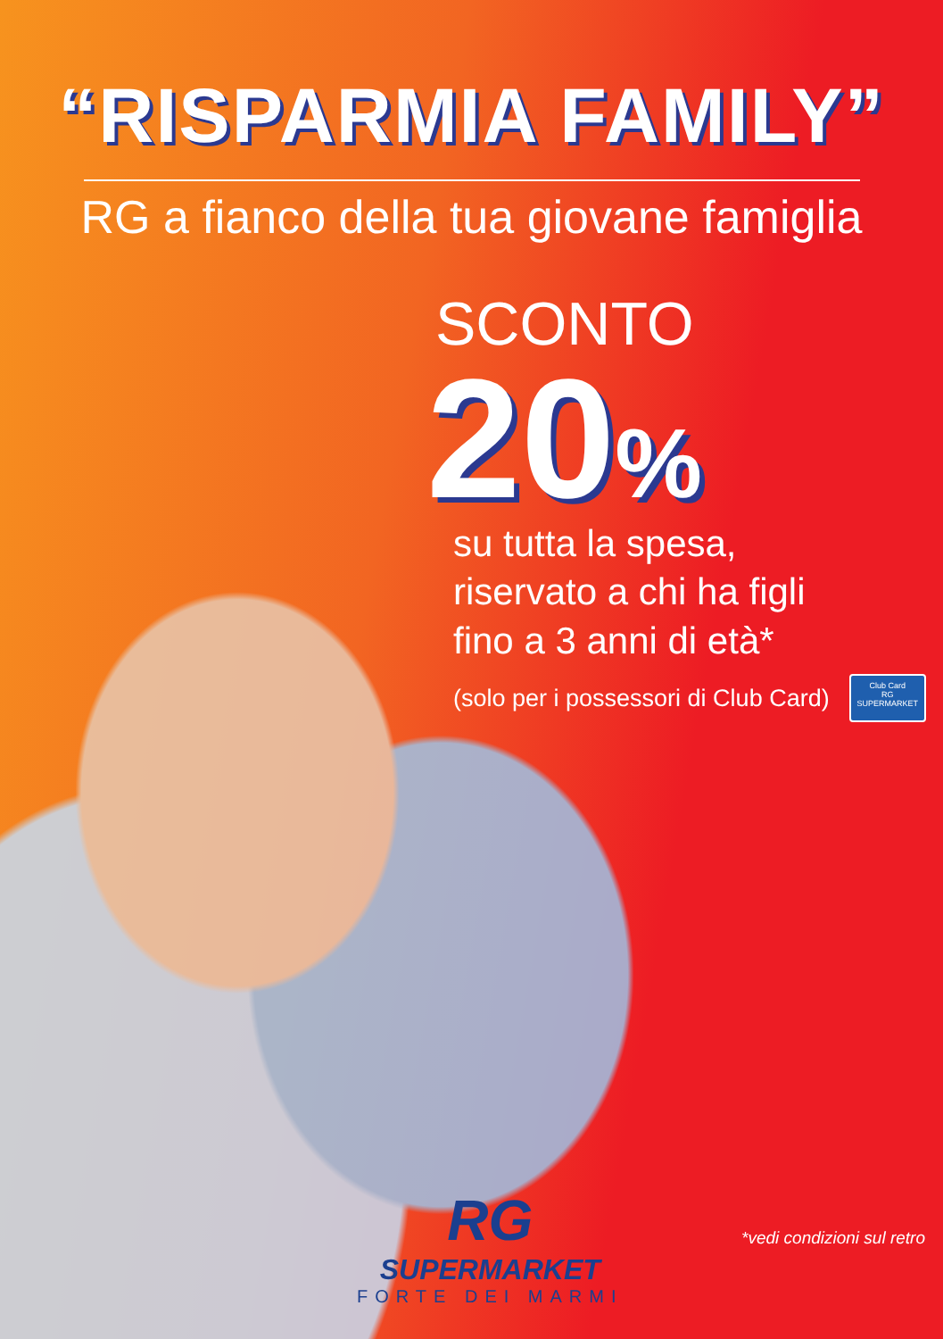“RISPARMIA FAMILY”
RG a fianco della tua giovane famiglia
SCONTO
20%
su tutta la spesa,
riservato a chi ha figli
fino a 3 anni di età*
(solo per i possessori di Club Card)
Club Card
RG SUPERMARKET
RG
SUPERMARKET
FORTE DEI MARMI
*vedi condizioni sul retro